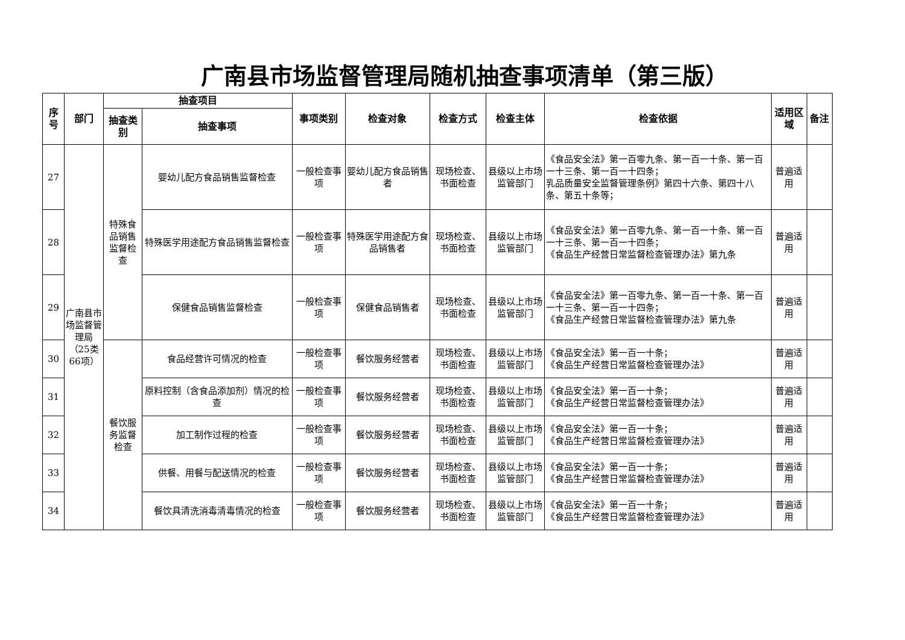广南县市场监督管理局随机抽查事项清单（第三版）
| 序号 | 部门 | 抽查项目 | | 事项类别 | 检查对象 | 检查方式 | 检查主体 | 检查依据 | 适用区域 | 备注 |
| --- | --- | --- | --- | --- | --- | --- | --- | --- | --- | --- |
| | | 抽查类别 | 抽查事项 | | | | | | | |
| 27 | 广南县市场监督管理局（25类66项） | 特殊食品销售监督检查 | 婴幼儿配方食品销售监督检查 | 一般检查事项 | 婴幼儿配方食品销售者 | 现场检查、书面检查 | 县级以上市场监管部门 | 《食品安全法》第一百零九条、第一百一十条、第一百一十三条、第一百一十四条； 乳品质量安全监督管理条例》第四十六条、第四十八条、第五十条等； | 普遍适用 | |
| 28 | | | 特殊医学用途配方食品销售监督检查 | 一般检查事项 | 特殊医学用途配方食品销售者 | 现场检查、书面检查 | 县级以上市场监管部门 | 《食品安全法》第一百零九条、第一百一十条、第一百一十三条、第一百一十四条； 《食品生产经营日常监督检查管理办法》第九条 | 普遍适用 | |
| 29 | | | 保健食品销售监督检查 | 一般检查事项 | 保健食品销售者 | 现场检查、书面检查 | 县级以上市场监管部门 | 《食品安全法》第一百零九条、第一百一十条、第一百一十三条、第一百一十四条； 《食品生产经营日常监督检查管理办法》第九条 | 普遍适用 | |
| 30 | | 餐饮服务监督检查 | 食品经营许可情况的检查 | 一般检查事项 | 餐饮服务经营者 | 现场检查、书面检查 | 县级以上市场监管部门 | 《食品安全法》第一百一十条； 《食品生产经营日常监督检查管理办法》 | 普遍适用 | |
| 31 | | | 原料控制（含食品添加剂）情况的检查 | 一般检查事项 | 餐饮服务经营者 | 现场检查、书面检查 | 县级以上市场监管部门 | 《食品安全法》第一百一十条； 《食品生产经营日常监督检查管理办法》 | 普遍适用 | |
| 32 | | | 加工制作过程的检查 | 一般检查事项 | 餐饮服务经营者 | 现场检查、书面检查 | 县级以上市场监管部门 | 《食品安全法》第一百一十条； 《食品生产经营日常监督检查管理办法》 | 普遍适用 | |
| 33 | | | 供餐、用餐与配送情况的检查 | 一般检查事项 | 餐饮服务经营者 | 现场检查、书面检查 | 县级以上市场监管部门 | 《食品安全法》第一百一十条； 《食品生产经营日常监督检查管理办法》 | 普遍适用 | |
| 34 | | | 餐饮具清洗消毒清毒情况的检查 | 一般检查事项 | 餐饮服务经营者 | 现场检查、书面检查 | 县级以上市场监管部门 | 《食品安全法》第一百一十条； 《食品生产经营日常监督检查管理办法》 | 普遍适用 | |